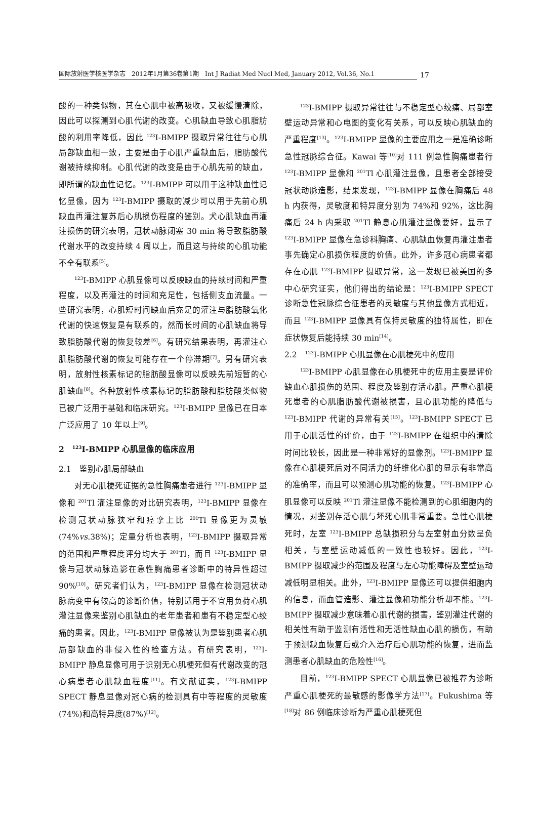国际放射医学核医学杂志　2012年1月第36卷第1期　Int J Radiat Med Nucl Med, January 2012, Vol.36, No.1
17
酸的一种类似物，其在心肌中被高吸收，又被缓慢清除，因此可以探测到心肌代谢的改变。心肌缺血导致心肌脂肪酸的利用率降低，因此 <sup>123</sup>I-BMIPP 摄取异常往往与心肌局部缺血相一致，主要是由于心肌严重缺血后，脂肪酸代谢被持续抑制。心肌代谢的改变是由于心肌先前的缺血，即所谓的缺血性记忆。<sup>123</sup>I-BMIPP 可以用于这种缺血性记忆显像，因为 <sup>123</sup>I-BMIPP 摄取的减少可以用于先前心肌缺血再灌注复苏后心肌损伤程度的鉴别。犬心肌缺血再灌注损伤的研究表明，冠状动脉闭塞 30 min 将导致脂肪酸代谢水平的改变持续 4 周以上，而且这与持续的心肌功能不全有联系<sup>[5]</sup>。
<sup>123</sup>I-BMIPP 心肌显像可以反映缺血的持续时间和严重程度，以及再灌注的时间和充足性，包括侧支血流量。一些研究表明，心肌短时间缺血后充足的灌注与脂肪酸氧化代谢的快速恢复是有联系的，然而长时间的心肌缺血将导致脂肪酸代谢的恢复较差<sup>[6]</sup>。有研究结果表明，再灌注心肌脂肪酸代谢的恢复可能存在一个停滞期<sup>[7]</sup>。另有研究表明，放射性核素标记的脂肪酸显像可以反映先前短暂的心肌缺血<sup>[8]</sup>。各种放射性核素标记的脂肪酸和脂肪酸类似物已被广泛用于基础和临床研究。<sup>123</sup>I-BMIPP 显像已在日本广泛应用了 10 年以上<sup>[9]</sup>。
2　<sup>123</sup>I-BMIPP 心肌显像的临床应用
2.1　鉴别心肌局部缺血
对无心肌梗死证据的急性胸痛患者进行 <sup>123</sup>I-BMIPP 显像和 <sup>201</sup>Tl 灌注显像的对比研究表明，<sup>123</sup>I-BMIPP 显像在检测冠状动脉狭窄和痉挛上比 <sup>201</sup>Tl 显像更为灵敏(74%vs.38%)；定量分析也表明，<sup>123</sup>I-BMIPP 摄取异常的范围和严重程度评分均大于 <sup>201</sup>Tl，而且 <sup>123</sup>I-BMIPP 显像与冠状动脉造影在急性胸痛患者诊断中的特异性超过 90%<sup>[10]</sup>。研究者们认为，<sup>123</sup>I-BMIPP 显像在检测冠状动脉病变中有较高的诊断价值，特别适用于不宜用负荷心肌灌注显像来鉴别心肌缺血的老年患者和患有不稳定型心绞痛的患者。因此，<sup>123</sup>I-BMIPP 显像被认为是鉴别患者心肌局部缺血的非侵入性的检查方法。有研究表明，<sup>123</sup>I-BMIPP 静息显像可用于识别无心肌梗死但有代谢改变的冠心病患者心肌缺血程度<sup>[11]</sup>。有文献证实，<sup>123</sup>I-BMIPP SPECT 静息显像对冠心病的检测具有中等程度的灵敏度(74%)和高特异度(87%)<sup>[12]</sup>。
<sup>123</sup>I-BMIPP 摄取异常往往与不稳定型心绞痛、局部室壁运动异常和心电图的变化有关系，可以反映心肌缺血的严重程度<sup>[13]</sup>。<sup>123</sup>I-BMIPP 显像的主要应用之一是准确诊断急性冠脉综合征。Kawai 等<sup>[10]</sup>对 111 例急性胸痛患者行 <sup>123</sup>I-BMIPP 显像和 <sup>201</sup>Tl 心肌灌注显像，且患者全部接受冠状动脉造影，结果发现，<sup>123</sup>I-BMIPP 显像在胸痛后 48 h 内获得，灵敏度和特异度分别为 74%和 92%，这比胸痛后 24 h 内采取 <sup>201</sup>Tl 静息心肌灌注显像要好，显示了 <sup>123</sup>I-BMIPP 显像在急诊科胸痛、心肌缺血恢复再灌注患者事先确定心肌损伤程度的价值。此外，许多冠心病患者都存在心肌 <sup>123</sup>I-BMIPP 摄取异常，这一发现已被美国的多中心研究证实，他们得出的结论是：<sup>123</sup>I-BMIPP SPECT 诊断急性冠脉综合征患者的灵敏度与其他显像方式相近，而且 <sup>123</sup>I-BMIPP 显像具有保持灵敏度的独特属性，即在症状恢复后能持续 30 min<sup>[14]</sup>。
2.2　<sup>123</sup>I-BMIPP 心肌显像在心肌梗死中的应用
<sup>123</sup>I-BMIPP 心肌显像在心肌梗死中的应用主要是评价缺血心肌损伤的范围、程度及鉴别存活心肌。严重心肌梗死患者的心肌脂肪酸代谢被损害，且心肌功能的降低与 <sup>123</sup>I-BMIPP 代谢的异常有关<sup>[15]</sup>。<sup>123</sup>I-BMIPP SPECT 已用于心肌活性的评价，由于 <sup>123</sup>I-BMIPP 在组织中的清除时间比较长，因此是一种非常好的显像剂。<sup>123</sup>I-BMIPP 显像在心肌梗死后对不同活力的纤维化心肌的显示有非常高的准确率，而且可以预测心肌功能的恢复。<sup>123</sup>I-BMIPP 心肌显像可以反映 <sup>201</sup>Tl 灌注显像不能检测到的心肌细胞内的情况，对鉴别存活心肌与坏死心肌非常重要。急性心肌梗死时，左室 <sup>123</sup>I-BMIPP 总缺损积分与左室射血分数呈负相关，与室壁运动减低的一致性也较好。因此，<sup>123</sup>I-BMIPP 摄取减少的范围及程度与左心功能障碍及室壁运动减低明显相关。此外，<sup>123</sup>I-BMIPP 显像还可以提供细胞内的信息，而血管造影、灌注显像和功能分析却不能。<sup>123</sup>I-BMIPP 摄取减少意味着心肌代谢的损害，鉴别灌注代谢的相关性有助于监测有活性和无活性缺血心肌的损伤，有助于预测缺血恢复后或介入治疗后心肌功能的恢复，进而监测患者心肌缺血的危险性<sup>[16]</sup>。
目前，<sup>123</sup>I-BMIPP SPECT 心肌显像已被推荐为诊断严重心肌梗死的最敏感的影像学方法<sup>[17]</sup>。Fukushima 等<sup>[18]</sup>对 86 例临床诊断为严重心肌梗死但